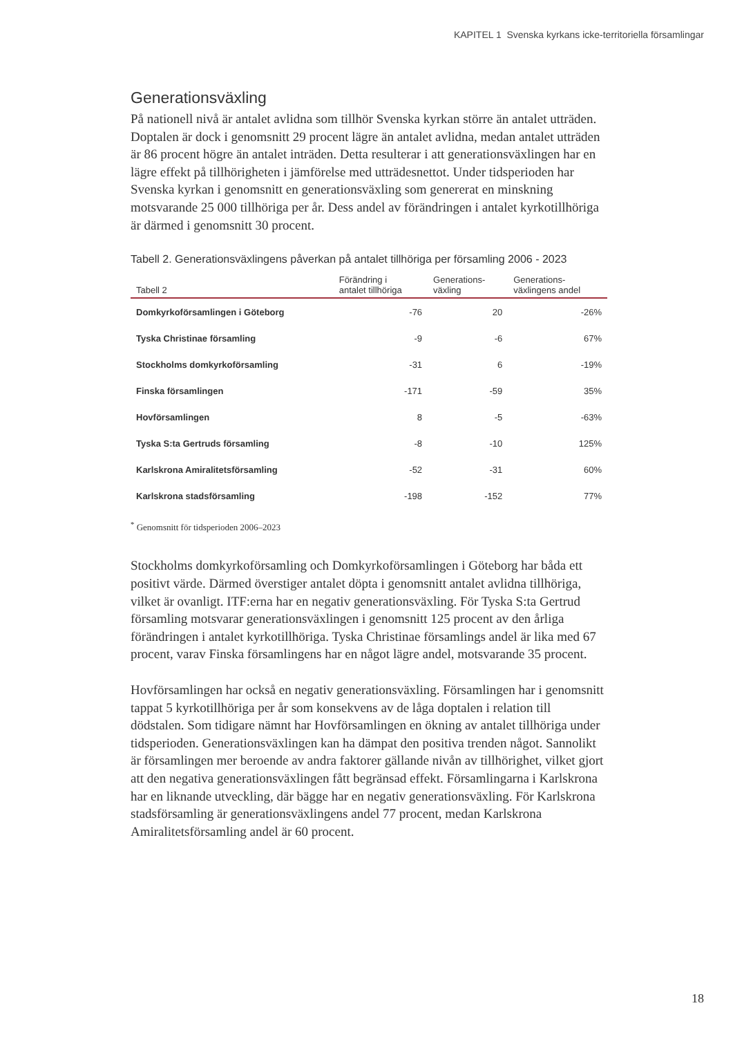KAPITEL 1 Svenska kyrkans icke-territoriella församlingar
Generationsväxling
På nationell nivå är antalet avlidna som tillhör Svenska kyrkan större än antalet utträden. Doptalen är dock i genomsnitt 29 procent lägre än antalet avlidna, medan antalet utträden är 86 procent högre än antalet inträden. Detta resulterar i att generationsväxlingen har en lägre effekt på tillhörigheten i jämförelse med utträdesnettot. Under tidsperioden har Svenska kyrkan i genomsnitt en generationsväxling som genererat en minskning motsvarande 25 000 tillhöriga per år. Dess andel av förändringen i antalet kyrkotillhöriga är därmed i genomsnitt 30 procent.
Tabell 2. Generationsväxlingens påverkan på antalet tillhöriga per församling 2006 - 2023
| Tabell 2 | Förändring i antalet tillhöriga | Generations- växling | Generations- växlingens andel |
| --- | --- | --- | --- |
| Domkyrkoförsamlingen i Göteborg | -76 | 20 | -26% |
| Tyska Christinae församling | -9 | -6 | 67% |
| Stockholms domkyrkoförsamling | -31 | 6 | -19% |
| Finska församlingen | -171 | -59 | 35% |
| Hovförsamlingen | 8 | -5 | -63% |
| Tyska S:ta Gertruds församling | -8 | -10 | 125% |
| Karlskrona Amiralitetsförsamling | -52 | -31 | 60% |
| Karlskrona stadsförsamling | -198 | -152 | 77% |
<sup>*</sup> Genomsnitt för tidsperioden 2006–2023
Stockholms domkyrkoförsamling och Domkyrkoförsamlingen i Göteborg har båda ett positivt värde. Därmed överstiger antalet döpta i genomsnitt antalet avlidna tillhöriga, vilket är ovanligt. ITF:erna har en negativ generationsväxling. För Tyska S:ta Gertrud församling motsvarar generationsväxlingen i genomsnitt 125 procent av den årliga förändringen i antalet kyrkotillhöriga. Tyska Christinae församlings andel är lika med 67 procent, varav Finska församlingens har en något lägre andel, motsvarande 35 procent.
Hovförsamlingen har också en negativ generationsväxling. Församlingen har i genomsnitt tappat 5 kyrkotillhöriga per år som konsekvens av de låga doptalen i relation till dödstalen. Som tidigare nämnt har Hovförsamlingen en ökning av antalet tillhöriga under tidsperioden. Generationsväxlingen kan ha dämpat den positiva trenden något. Sannolikt är församlingen mer beroende av andra faktorer gällande nivån av tillhörighet, vilket gjort att den negativa generationsväxlingen fått begränsad effekt. Församlingarna i Karlskrona har en liknande utveckling, där bägge har en negativ generationsväxling. För Karlskrona stadsförsamling är generationsväxlingens andel 77 procent, medan Karlskrona Amiralitetsförsamling andel är 60 procent.
18